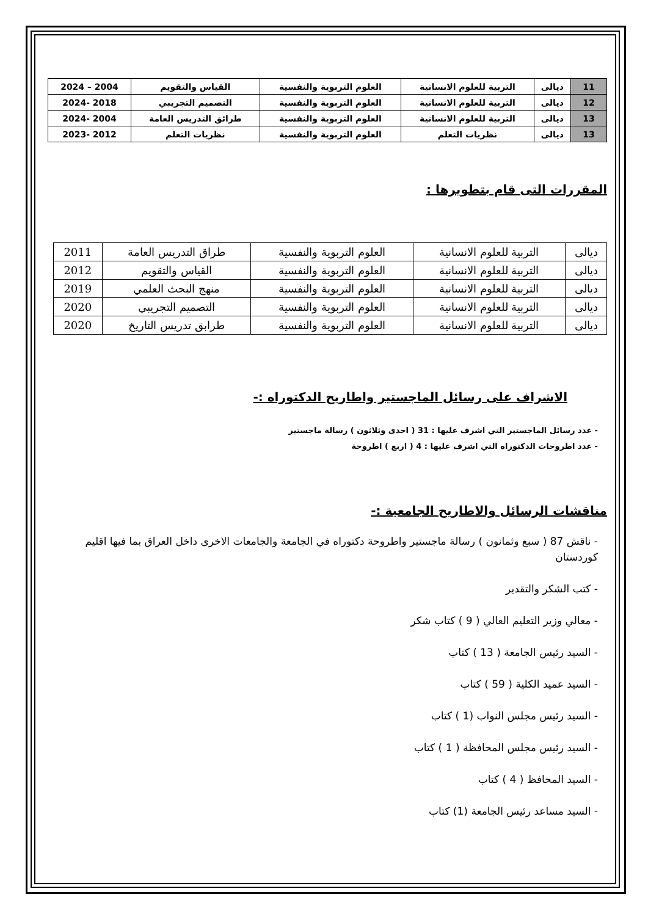| 11 | ديالى | التربية للعلوم الانسانية | العلوم التربوية والنفسية | القياس والتقويم | 2004 – 2024 |
| 12 | ديالى | التربية للعلوم الانسانية | العلوم التربوية والنفسية | التصميم التجريبي | 2018 -2024 |
| 13 | ديالى | التربية للعلوم الانسانية | العلوم التربوية والنفسية | طرائق التدريس العامة | 2004 -2024 |
| 13 | ديالى | نظريات التعلم | العلوم التربوية والنفسية | نظريات التعلم | 2012 -2023 |
المقررات التى قام بتطويرها :
| ديالى | التربية للعلوم الانسانية | العلوم التربوية والنفسية | طراق التدريس العامة | 2011 |
| ديالى | التربية للعلوم الانسانية | العلوم التربوية والنفسية | القياس والتقويم | 2012 |
| ديالى | التربية للعلوم الانسانية | العلوم التربوية والنفسية | منهج البحث العلمي | 2019 |
| ديالى | التربية للعلوم الانسانية | العلوم التربوية والنفسية | التصميم التجريبي | 2020 |
| ديالى | التربية للعلوم الانسانية | العلوم التربوية والنفسية | طرابق تدريس التاريخ | 2020 |
الاشراف على رسائل الماجستير واطاريح الدكتوراه :-
- عدد رسائل الماجستير التي اشرف عليها : 31 ( احدى وثلاثون ) رسالة ماجستير
- عدد اطروحات الدكتوراه التي اشرف عليها : 4 ( اربع ) اطروحة
مناقشات الرسائل والاطاريح الجامعية :-
- ناقش 87 ( سبع وثمانون ) رسالة ماجستير واطروحة دكتوراه في الجامعة والجامعات الاخرى داخل العراق بما فيها اقليم كوردستان
- كتب الشكر والتقدير
- معالي وزير التعليم العالي ( 9 ) كتاب شكر
- السيد رئيس الجامعة ( 13 ) كتاب
- السيد عميد الكلية ( 59 ) كتاب
- السيد رئيس مجلس النواب (1 ) كتاب
- السيد رئيس مجلس المحافظة ( 1 ) كتاب
- السيد المحافظ ( 4 ) كتاب
- السيد مساعد رئيس الجامعة (1) كتاب